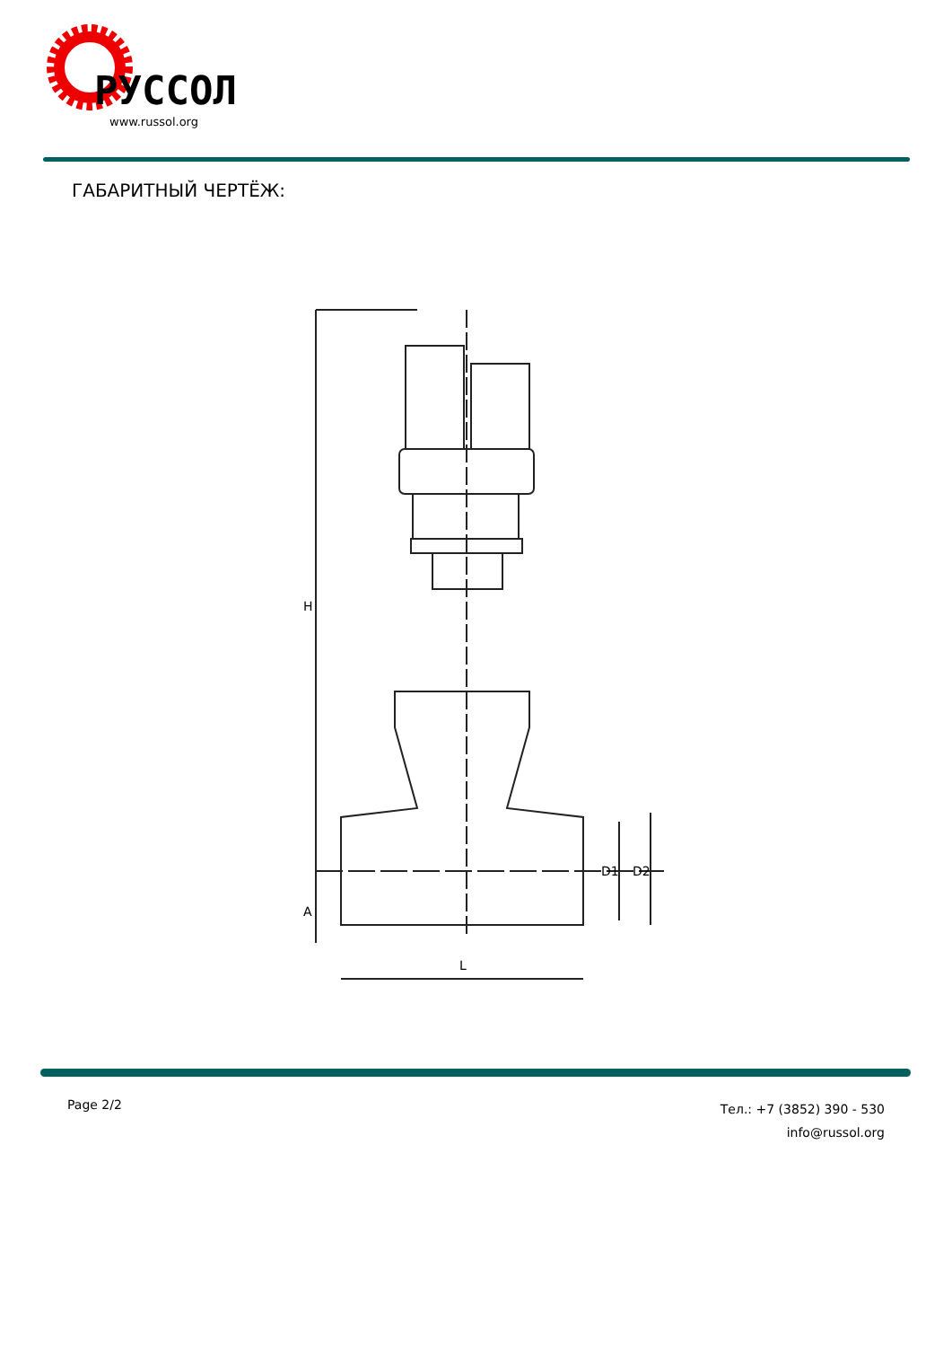РУССОЛ
www.russol.org
ГАБАРИТНЫЙ ЧЕРТЁЖ:
H
A
L
D1
D2
Page 2/2
Тел.: +7 (3852) 390 - 530
info@russol.org